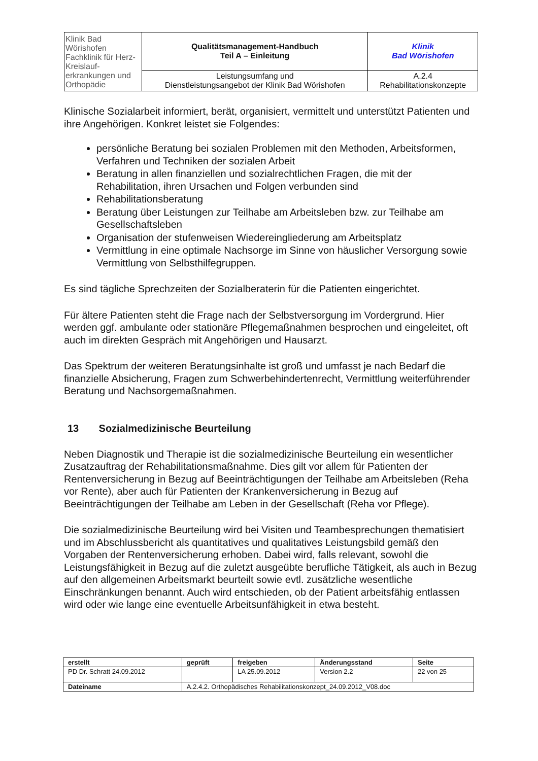| Klinik Bad Wörishofen Fachklinik für Herz-Kreislauf- erkrankungen und Orthopädie | Qualitätsmanagement-Handbuch Teil A – Einleitung | Klinik Bad Wörishofen |
| | Leistungsumfang und Dienstleistungsangebot der Klinik Bad Wörishofen | A.2.4 Rehabilitationskonzepte |
Klinische Sozialarbeit informiert, berät, organisiert, vermittelt und unterstützt Patienten und ihre Angehörigen. Konkret leistet sie Folgendes:
persönliche Beratung bei sozialen Problemen mit den Methoden, Arbeitsformen, Verfahren und Techniken der sozialen Arbeit
Beratung in allen finanziellen und sozialrechtlichen Fragen, die mit der Rehabilitation, ihren Ursachen und Folgen verbunden sind
Rehabilitationsberatung
Beratung über Leistungen zur Teilhabe am Arbeitsleben bzw. zur Teilhabe am Gesellschaftsleben
Organisation der stufenweisen Wiedereingliederung am Arbeitsplatz
Vermittlung in eine optimale Nachsorge im Sinne von häuslicher Versorgung sowie Vermittlung von Selbsthilfegruppen.
Es sind tägliche Sprechzeiten der Sozialberaterin für die Patienten eingerichtet.
Für ältere Patienten steht die Frage nach der Selbstversorgung im Vordergrund. Hier werden ggf. ambulante oder stationäre Pflegemaßnahmen besprochen und eingeleitet, oft auch im direkten Gespräch mit Angehörigen und Hausarzt.
Das Spektrum der weiteren Beratungsinhalte ist groß und umfasst je nach Bedarf die finanzielle Absicherung, Fragen zum Schwerbehindertenrecht, Vermittlung weiterführender Beratung und Nachsorgemaßnahmen.
13 Sozialmedizinische Beurteilung
Neben Diagnostik und Therapie ist die sozialmedizinische Beurteilung ein wesentlicher Zusatzauftrag der Rehabilitationsmaßnahme. Dies gilt vor allem für Patienten der Rentenversicherung in Bezug auf Beeinträchtigungen der Teilhabe am Arbeitsleben (Reha vor Rente), aber auch für Patienten der Krankenversicherung in Bezug auf Beeinträchtigungen der Teilhabe am Leben in der Gesellschaft (Reha vor Pflege).
Die sozialmedizinische Beurteilung wird bei Visiten und Teambesprechungen thematisiert und im Abschlussbericht als quantitatives und qualitatives Leistungsbild gemäß den Vorgaben der Rentenversicherung erhoben. Dabei wird, falls relevant, sowohl die Leistungsfähigkeit in Bezug auf die zuletzt ausgeübte berufliche Tätigkeit, als auch in Bezug auf den allgemeinen Arbeitsmarkt beurteilt sowie evtl. zusätzliche wesentliche Einschränkungen benannt. Auch wird entschieden, ob der Patient arbeitsfähig entlassen wird oder wie lange eine eventuelle Arbeitsunfähigkeit in etwa besteht.
| erstellt | geprüft | freigeben | Änderungsstand | Seite |
| PD Dr. Schratt 24.09.2012 | | LA 25.09.2012 | Version 2.2 | 22 von 25 |
| Dateiname | A.2.4.2. Orthopädisches Rehabilitationskonzept_24.09.2012_V08.doc | | | |